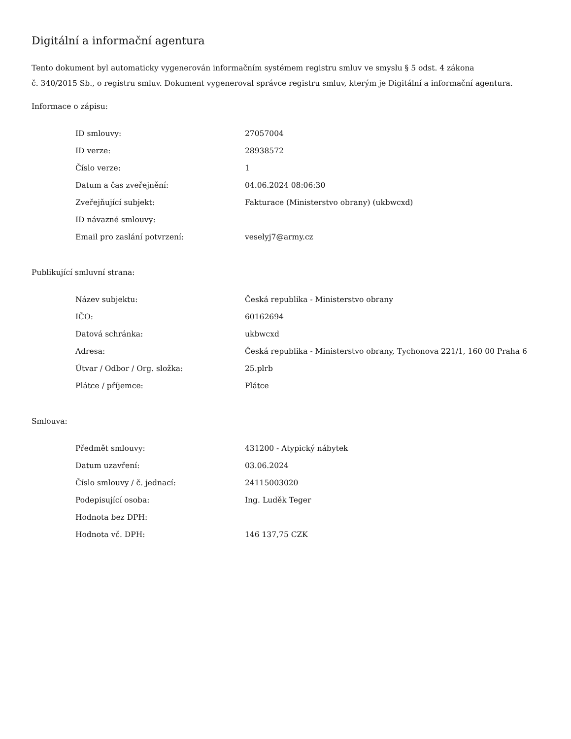Digitální a informační agentura
Tento dokument byl automaticky vygenerován informačním systémem registru smluv ve smyslu § 5 odst. 4 zákona
č. 340/2015 Sb., o registru smluv. Dokument vygeneroval správce registru smluv, kterým je Digitální a informační agentura.
Informace o zápisu:
| ID smlouvy: | 27057004 |
| ID verze: | 28938572 |
| Číslo verze: | 1 |
| Datum a čas zveřejnění: | 04.06.2024 08:06:30 |
| Zveřejňující subjekt: | Fakturace (Ministerstvo obrany) (ukbwcxd) |
| ID návazné smlouvy: | |
| Email pro zaslání potvrzení: | veselyj7@army.cz |
Publikující smluvní strana:
| Název subjektu: | Česká republika - Ministerstvo obrany |
| IČO: | 60162694 |
| Datová schránka: | ukbwcxd |
| Adresa: | Česká republika - Ministerstvo obrany, Tychonova 221/1, 160 00 Praha 6 |
| Útvar / Odbor / Org. složka: | 25.plrb |
| Plátce / příjemce: | Plátce |
Smlouva:
| Předmět smlouvy: | 431200 - Atypický nábytek |
| Datum uzavření: | 03.06.2024 |
| Číslo smlouvy / č. jednací: | 24115003020 |
| Podepisující osoba: | Ing. Luděk Teger |
| Hodnota bez DPH: | |
| Hodnota vč. DPH: | 146 137,75 CZK |